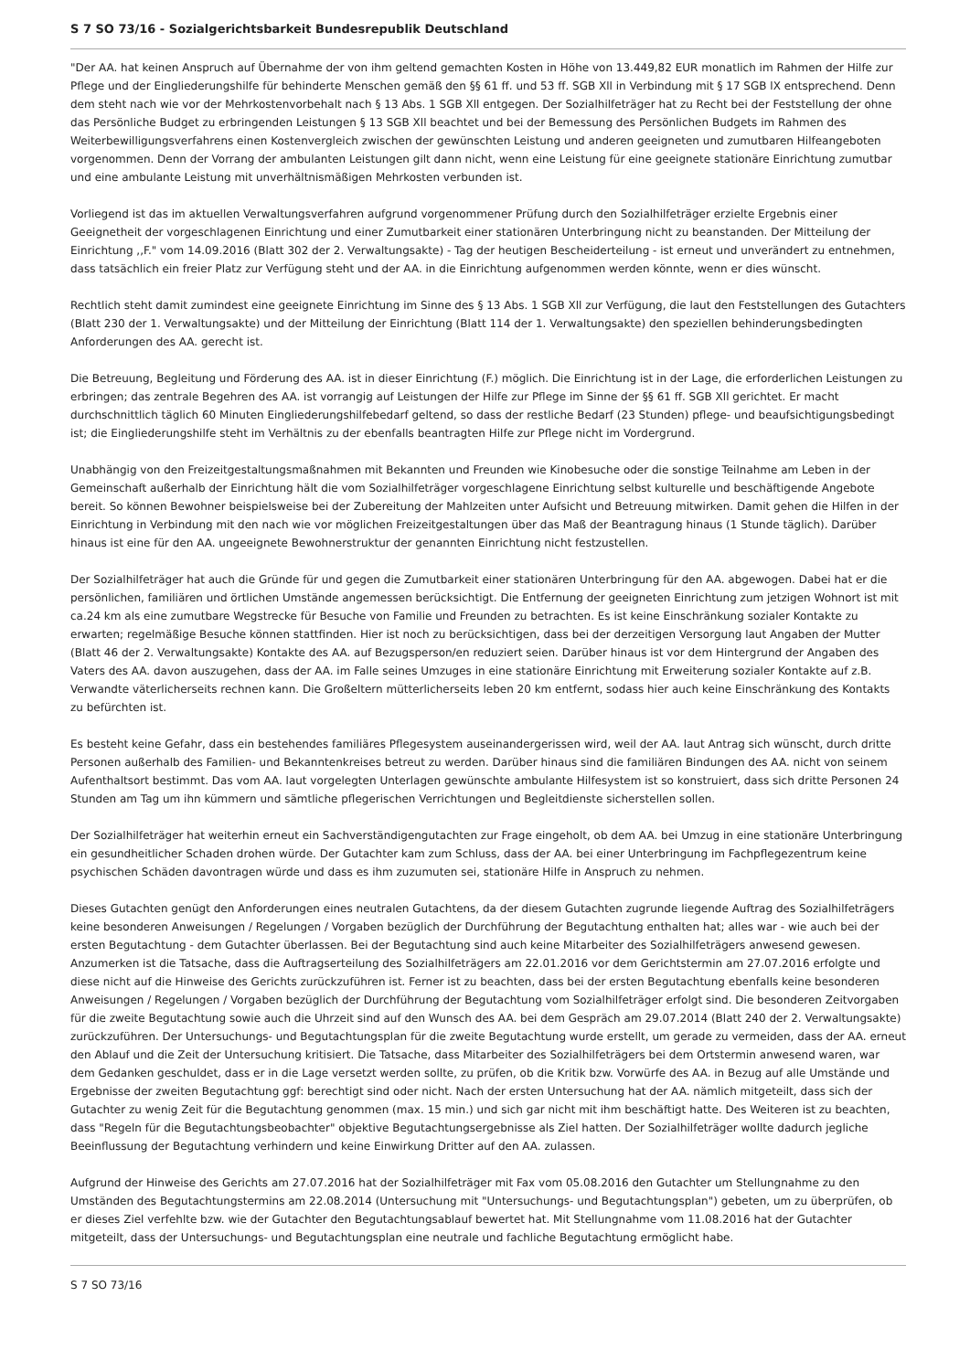S 7 SO 73/16 - Sozialgerichtsbarkeit Bundesrepublik Deutschland
"Der AA. hat keinen Anspruch auf Übernahme der von ihm geltend gemachten Kosten in Höhe von 13.449,82 EUR monatlich im Rahmen der Hilfe zur Pflege und der Eingliederungshilfe für behinderte Menschen gemäß den §§ 61 ff. und 53 ff. SGB Xll in Verbindung mit § 17 SGB lX entsprechend. Denn dem steht nach wie vor der Mehrkostenvorbehalt nach § 13 Abs. 1 SGB Xll entgegen. Der Sozialhilfeträger hat zu Recht bei der Feststellung der ohne das Persönliche Budget zu erbringenden Leistungen § 13 SGB Xll beachtet und bei der Bemessung des Persönlichen Budgets im Rahmen des Weiterbewilligungsverfahrens einen Kostenvergleich zwischen der gewünschten Leistung und anderen geeigneten und zumutbaren Hilfeangeboten vorgenommen. Denn der Vorrang der ambulanten Leistungen gilt dann nicht, wenn eine Leistung für eine geeignete stationäre Einrichtung zumutbar und eine ambulante Leistung mit unverhältnismäßigen Mehrkosten verbunden ist.
Vorliegend ist das im aktuellen Verwaltungsverfahren aufgrund vorgenommener Prüfung durch den Sozialhilfeträger erzielte Ergebnis einer Geeignetheit der vorgeschlagenen Einrichtung und einer Zumutbarkeit einer stationären Unterbringung nicht zu beanstanden. Der Mitteilung der Einrichtung ,,F." vom 14.09.2016 (Blatt 302 der 2. Verwaltungsakte) - Tag der heutigen Bescheiderteilung - ist erneut und unverändert zu entnehmen, dass tatsächlich ein freier Platz zur Verfügung steht und der AA. in die Einrichtung aufgenommen werden könnte, wenn er dies wünscht.
Rechtlich steht damit zumindest eine geeignete Einrichtung im Sinne des § 13 Abs. 1 SGB Xll zur Verfügung, die laut den Feststellungen des Gutachters (Blatt 230 der 1. Verwaltungsakte) und der Mitteilung der Einrichtung (Blatt 114 der 1. Verwaltungsakte) den speziellen behinderungsbedingten Anforderungen des AA. gerecht ist.
Die Betreuung, Begleitung und Förderung des AA. ist in dieser Einrichtung (F.) möglich. Die Einrichtung ist in der Lage, die erforderlichen Leistungen zu erbringen; das zentrale Begehren des AA. ist vorrangig auf Leistungen der Hilfe zur Pflege im Sinne der §§ 61 ff. SGB Xll gerichtet. Er macht durchschnittlich täglich 60 Minuten Eingliederungshilfebedarf geltend, so dass der restliche Bedarf (23 Stunden) pflege- und beaufsichtigungsbedingt ist; die Eingliederungshilfe steht im Verhältnis zu der ebenfalls beantragten Hilfe zur Pflege nicht im Vordergrund.
Unabhängig von den Freizeitgestaltungsmaßnahmen mit Bekannten und Freunden wie Kinobesuche oder die sonstige Teilnahme am Leben in der Gemeinschaft außerhalb der Einrichtung hält die vom Sozialhilfeträger vorgeschlagene Einrichtung selbst kulturelle und beschäftigende Angebote bereit. So können Bewohner beispielsweise bei der Zubereitung der Mahlzeiten unter Aufsicht und Betreuung mitwirken. Damit gehen die Hilfen in der Einrichtung in Verbindung mit den nach wie vor möglichen Freizeitgestaltungen über das Maß der Beantragung hinaus (1 Stunde täglich). Darüber hinaus ist eine für den AA. ungeeignete Bewohnerstruktur der genannten Einrichtung nicht festzustellen.
Der Sozialhilfeträger hat auch die Gründe für und gegen die Zumutbarkeit einer stationären Unterbringung für den AA. abgewogen. Dabei hat er die persönlichen, familiären und örtlichen Umstände angemessen berücksichtigt. Die Entfernung der geeigneten Einrichtung zum jetzigen Wohnort ist mit ca.24 km als eine zumutbare Wegstrecke für Besuche von Familie und Freunden zu betrachten. Es ist keine Einschränkung sozialer Kontakte zu erwarten; regelmäßige Besuche können stattfinden. Hier ist noch zu berücksichtigen, dass bei der derzeitigen Versorgung laut Angaben der Mutter (Blatt 46 der 2. Verwaltungsakte) Kontakte des AA. auf Bezugsperson/en reduziert seien. Darüber hinaus ist vor dem Hintergrund der Angaben des Vaters des AA. davon auszugehen, dass der AA. im Falle seines Umzuges in eine stationäre Einrichtung mit Erweiterung sozialer Kontakte auf z.B. Verwandte väterlicherseits rechnen kann. Die Großeltern mütterlicherseits leben 20 km entfernt, sodass hier auch keine Einschränkung des Kontakts zu befürchten ist.
Es besteht keine Gefahr, dass ein bestehendes familiäres Pflegesystem auseinandergerissen wird, weil der AA. laut Antrag sich wünscht, durch dritte Personen außerhalb des Familien- und Bekanntenkreises betreut zu werden. Darüber hinaus sind die familiären Bindungen des AA. nicht von seinem Aufenthaltsort bestimmt. Das vom AA. laut vorgelegten Unterlagen gewünschte ambulante Hilfesystem ist so konstruiert, dass sich dritte Personen 24 Stunden am Tag um ihn kümmern und sämtliche pflegerischen Verrichtungen und Begleitdienste sicherstellen sollen.
Der Sozialhilfeträger hat weiterhin erneut ein Sachverständigengutachten zur Frage eingeholt, ob dem AA. bei Umzug in eine stationäre Unterbringung ein gesundheitlicher Schaden drohen würde. Der Gutachter kam zum Schluss, dass der AA. bei einer Unterbringung im Fachpflegezentrum keine psychischen Schäden davontragen würde und dass es ihm zuzumuten sei, stationäre Hilfe in Anspruch zu nehmen.
Dieses Gutachten genügt den Anforderungen eines neutralen Gutachtens, da der diesem Gutachten zugrunde liegende Auftrag des Sozialhilfeträgers keine besonderen Anweisungen / Regelungen / Vorgaben bezüglich der Durchführung der Begutachtung enthalten hat; alles war - wie auch bei der ersten Begutachtung - dem Gutachter überlassen. Bei der Begutachtung sind auch keine Mitarbeiter des Sozialhilfeträgers anwesend gewesen. Anzumerken ist die Tatsache, dass die Auftragserteilung des Sozialhilfeträgers am 22.01.2016 vor dem Gerichtstermin am 27.07.2016 erfolgte und diese nicht auf die Hinweise des Gerichts zurückzuführen ist. Ferner ist zu beachten, dass bei der ersten Begutachtung ebenfalls keine besonderen Anweisungen / Regelungen / Vorgaben bezüglich der Durchführung der Begutachtung vom Sozialhilfeträger erfolgt sind. Die besonderen Zeitvorgaben für die zweite Begutachtung sowie auch die Uhrzeit sind auf den Wunsch des AA. bei dem Gespräch am 29.07.2014 (Blatt 240 der 2. Verwaltungsakte) zurückzuführen. Der Untersuchungs- und Begutachtungsplan für die zweite Begutachtung wurde erstellt, um gerade zu vermeiden, dass der AA. erneut den Ablauf und die Zeit der Untersuchung kritisiert. Die Tatsache, dass Mitarbeiter des Sozialhilfeträgers bei dem Ortstermin anwesend waren, war dem Gedanken geschuldet, dass er in die Lage versetzt werden sollte, zu prüfen, ob die Kritik bzw. Vorwürfe des AA. in Bezug auf alle Umstände und Ergebnisse der zweiten Begutachtung ggf: berechtigt sind oder nicht. Nach der ersten Untersuchung hat der AA. nämlich mitgeteilt, dass sich der Gutachter zu wenig Zeit für die Begutachtung genommen (max. 15 min.) und sich gar nicht mit ihm beschäftigt hatte. Des Weiteren ist zu beachten, dass "Regeln für die Begutachtungsbeobachter" objektive Begutachtungsergebnisse als Ziel hatten. Der Sozialhilfeträger wollte dadurch jegliche Beeinflussung der Begutachtung verhindern und keine Einwirkung Dritter auf den AA. zulassen.
Aufgrund der Hinweise des Gerichts am 27.07.2016 hat der Sozialhilfeträger mit Fax vom 05.08.2016 den Gutachter um Stellungnahme zu den Umständen des Begutachtungstermins am 22.08.2014 (Untersuchung mit "Untersuchungs- und Begutachtungsplan") gebeten, um zu überprüfen, ob er dieses Ziel verfehlte bzw. wie der Gutachter den Begutachtungsablauf bewertet hat. Mit Stellungnahme vom 11.08.2016 hat der Gutachter mitgeteilt, dass der Untersuchungs- und Begutachtungsplan eine neutrale und fachliche Begutachtung ermöglicht habe.
S 7 SO 73/16